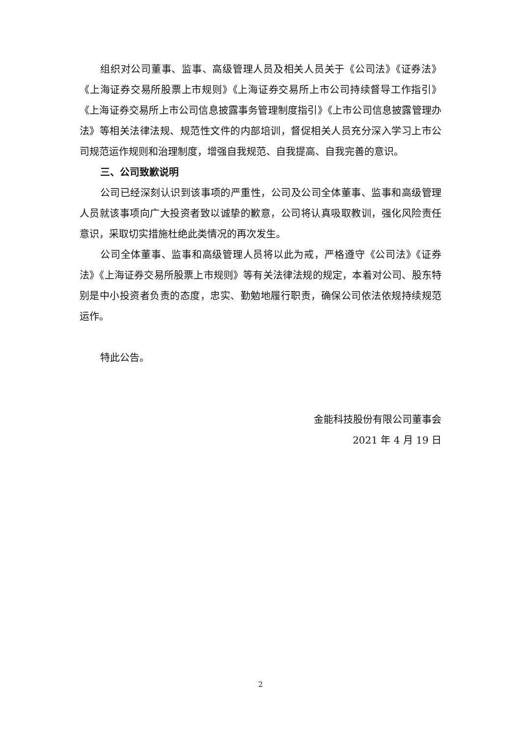组织对公司董事、监事、高级管理人员及相关人员关于《公司法》《证券法》《上海证券交易所股票上市规则》《上海证券交易所上市公司持续督导工作指引》《上海证券交易所上市公司信息披露事务管理制度指引》《上市公司信息披露管理办法》等相关法律法规、规范性文件的内部培训，督促相关人员充分深入学习上市公司规范运作规则和治理制度，增强自我规范、自我提高、自我完善的意识。
三、公司致歉说明
公司已经深刻认识到该事项的严重性，公司及公司全体董事、监事和高级管理人员就该事项向广大投资者致以诚挚的歉意，公司将认真吸取教训，强化风险责任意识，采取切实措施杜绝此类情况的再次发生。
公司全体董事、监事和高级管理人员将以此为戒，严格遵守《公司法》《证券法》《上海证券交易所股票上市规则》等有关法律法规的规定，本着对公司、股东特别是中小投资者负责的态度，忠实、勤勉地履行职责，确保公司依法依规持续规范运作。
特此公告。
金能科技股份有限公司董事会
2021 年 4 月 19 日
2